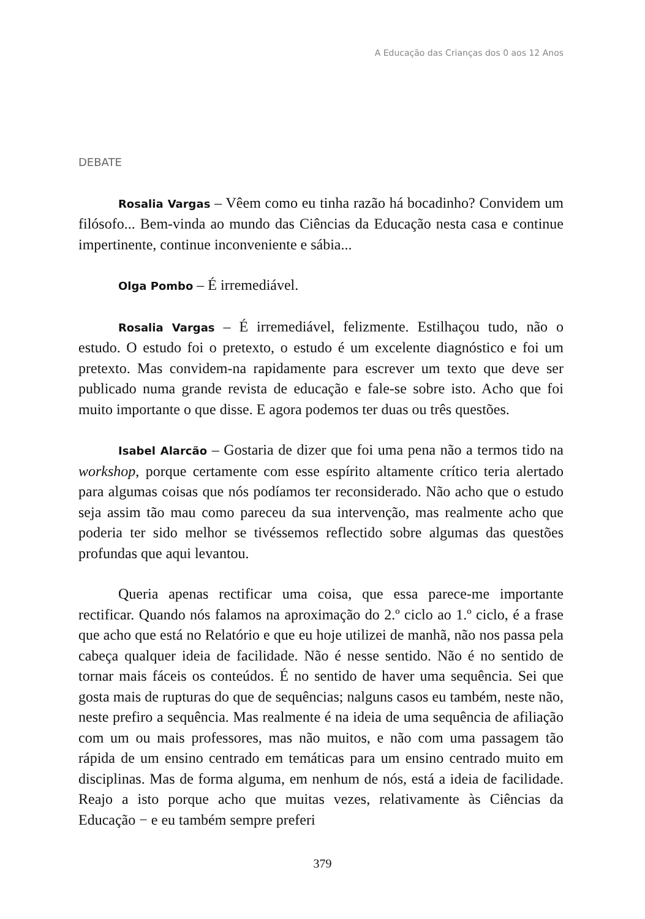A Educação das Crianças dos 0 aos 12 Anos
DEBATE
Rosalia Vargas – Vêem como eu tinha razão há bocadinho? Convidem um filósofo... Bem-vinda ao mundo das Ciências da Educação nesta casa e continue impertinente, continue inconveniente e sábia...
Olga Pombo – É irremediável.
Rosalia Vargas – É irremediável, felizmente. Estilhaçou tudo, não o estudo. O estudo foi o pretexto, o estudo é um excelente diagnóstico e foi um pretexto. Mas convidem-na rapidamente para escrever um texto que deve ser publicado numa grande revista de educação e fale-se sobre isto. Acho que foi muito importante o que disse. E agora podemos ter duas ou três questões.
Isabel Alarcão – Gostaria de dizer que foi uma pena não a termos tido na workshop, porque certamente com esse espírito altamente crítico teria alertado para algumas coisas que nós podíamos ter reconsiderado. Não acho que o estudo seja assim tão mau como pareceu da sua intervenção, mas realmente acho que poderia ter sido melhor se tivéssemos reflectido sobre algumas das questões profundas que aqui levantou.
Queria apenas rectificar uma coisa, que essa parece-me importante rectificar. Quando nós falamos na aproximação do 2.º ciclo ao 1.º ciclo, é a frase que acho que está no Relatório e que eu hoje utilizei de manhã, não nos passa pela cabeça qualquer ideia de facilidade. Não é nesse sentido. Não é no sentido de tornar mais fáceis os conteúdos. É no sentido de haver uma sequência. Sei que gosta mais de rupturas do que de sequências; nalguns casos eu também, neste não, neste prefiro a sequência. Mas realmente é na ideia de uma sequência de afiliação com um ou mais professores, mas não muitos, e não com uma passagem tão rápida de um ensino centrado em temáticas para um ensino centrado muito em disciplinas. Mas de forma alguma, em nenhum de nós, está a ideia de facilidade. Reajo a isto porque acho que muitas vezes, relativamente às Ciências da Educação − e eu também sempre preferi
379